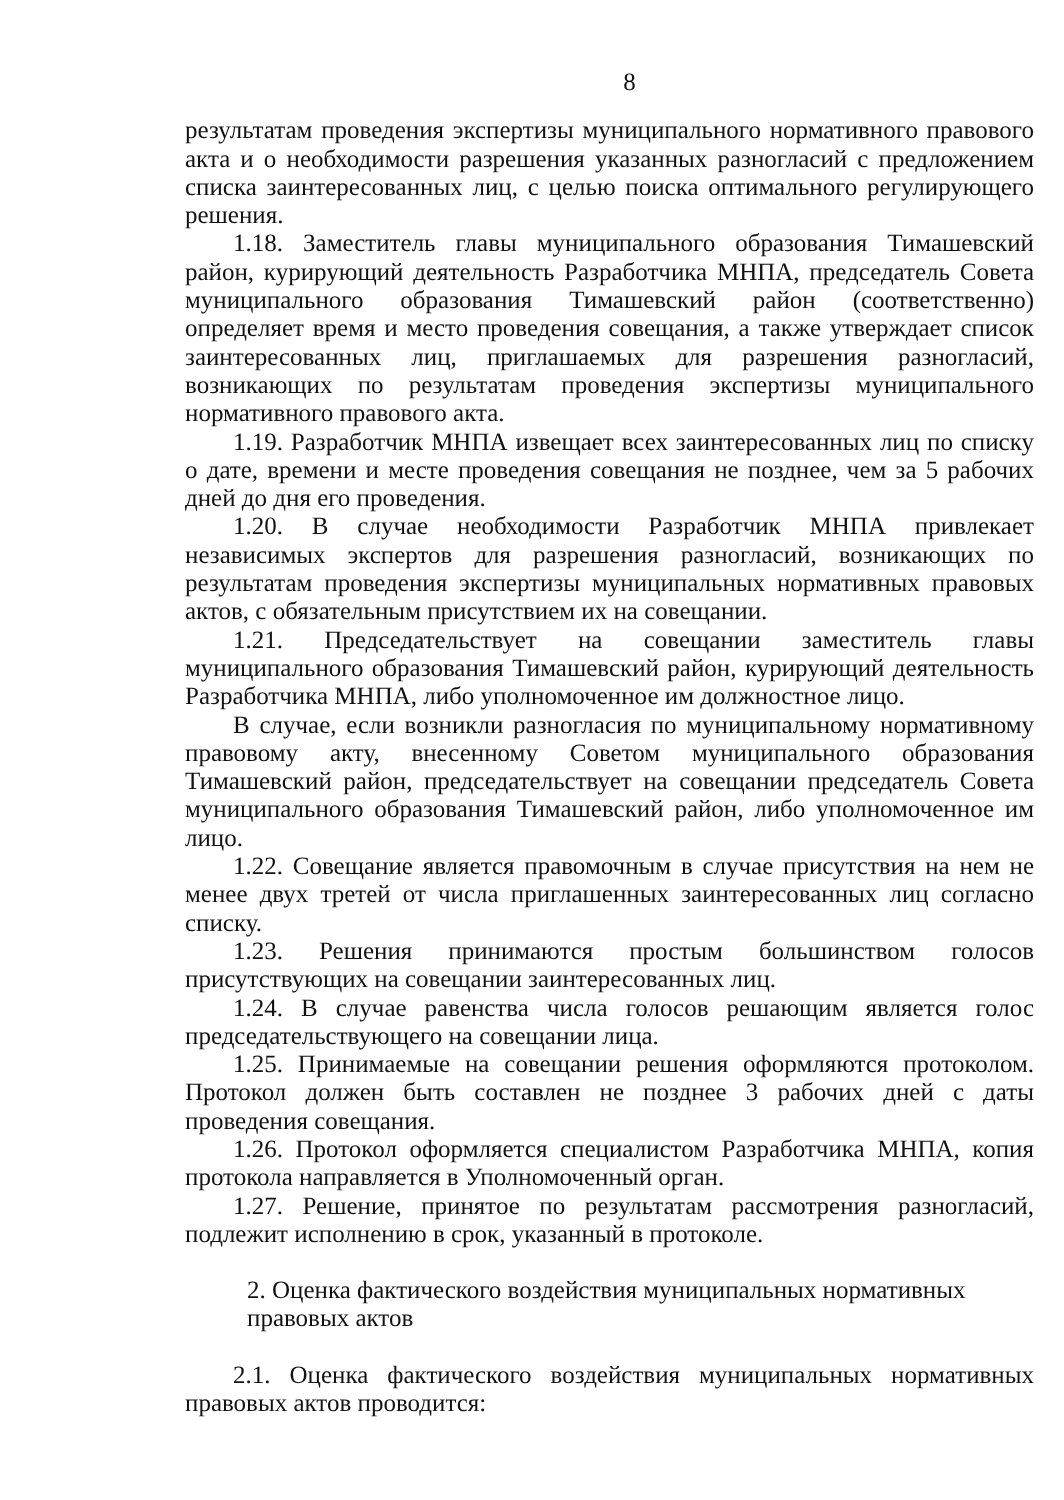8
результатам проведения экспертизы муниципального нормативного правового акта и о необходимости разрешения указанных разногласий с предложением списка заинтересованных лиц, с целью поиска оптимального регулирующего решения.
1.18. Заместитель главы муниципального образования Тимашевский район, курирующий деятельность Разработчика МНПА, председатель Совета муниципального образования Тимашевский район (соответственно) определяет время и место проведения совещания, а также утверждает список заинтересованных лиц, приглашаемых для разрешения разногласий, возникающих по результатам проведения экспертизы муниципального нормативного правового акта.
1.19. Разработчик МНПА извещает всех заинтересованных лиц по списку о дате, времени и месте проведения совещания не позднее, чем за 5 рабочих дней до дня его проведения.
1.20. В случае необходимости Разработчик МНПА привлекает независимых экспертов для разрешения разногласий, возникающих по результатам проведения экспертизы муниципальных нормативных правовых актов, с обязательным присутствием их на совещании.
1.21. Председательствует на совещании заместитель главы муниципального образования Тимашевский район, курирующий деятельность Разработчика МНПА, либо уполномоченное им должностное лицо.
В случае, если возникли разногласия по муниципальному нормативному правовому акту, внесенному Советом муниципального образования Тимашевский район, председательствует на совещании председатель Совета муниципального образования Тимашевский район, либо уполномоченное им лицо.
1.22. Совещание является правомочным в случае присутствия на нем не менее двух третей от числа приглашенных заинтересованных лиц согласно списку.
1.23. Решения принимаются простым большинством голосов присутствующих на совещании заинтересованных лиц.
1.24. В случае равенства числа голосов решающим является голос председательствующего на совещании лица.
1.25. Принимаемые на совещании решения оформляются протоколом. Протокол должен быть составлен не позднее 3 рабочих дней с даты проведения совещания.
1.26. Протокол оформляется специалистом Разработчика МНПА, копия протокола направляется в Уполномоченный орган.
1.27. Решение, принятое по результатам рассмотрения разногласий, подлежит исполнению в срок, указанный в протоколе.
2. Оценка фактического воздействия муниципальных нормативных правовых актов
2.1. Оценка фактического воздействия муниципальных нормативных правовых актов проводится: